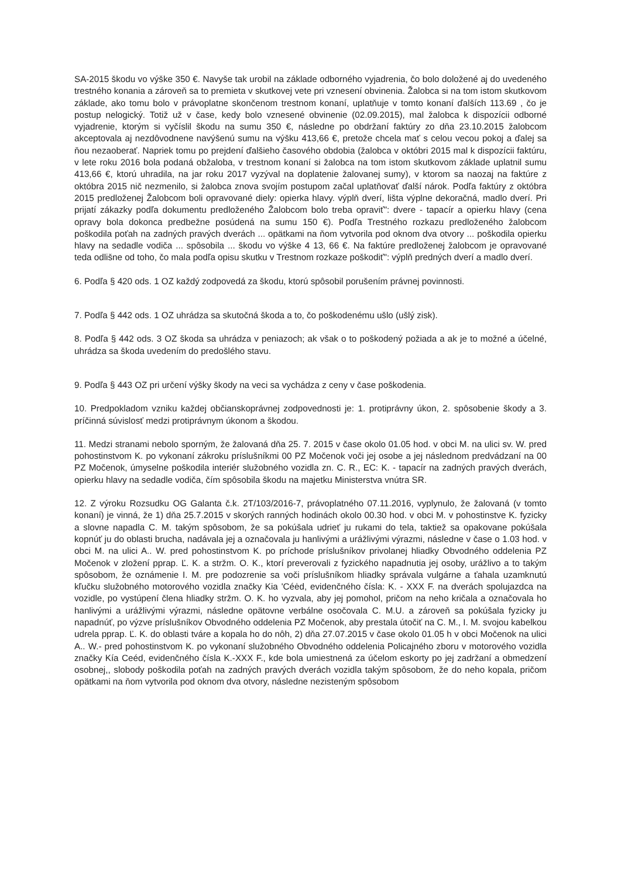SA-2015 škodu vo výške 350 €. Navyše tak urobil na základe odborného vyjadrenia, čo bolo doložené aj do uvedeného trestného konania a zároveň sa to premieta v skutkovej vete pri vznesení obvinenia. Žalobca si na tom istom skutkovom základe, ako tomu bolo v právoplatne skončenom trestnom konaní, uplatňuje v tomto konaní ďalších 113.69 , čo je postup nelogický. Totiž už v čase, kedy bolo vznesené obvinenie (02.09.2015), mal žalobca k dispozícii odborné vyjadrenie, ktorým si vyčíslil škodu na sumu 350 €, následne po obdržaní faktúry zo dňa 23.10.2015 žalobcom akceptovala aj nezdôvodnene navýšenú sumu na výšku 413,66 €, pretože chcela mať s celou vecou pokoj a ďalej sa ňou nezaoberať. Napriek tomu po prejdení ďalšieho časového obdobia (žalobca v októbri 2015 mal k dispozícii faktúru, v lete roku 2016 bola podaná obžaloba, v trestnom konaní si žalobca na tom istom skutkovom základe uplatnil sumu 413,66 €, ktorú uhradila, na jar roku 2017 vyzýval na doplatenie žalovanej sumy), v ktorom sa naozaj na faktúre z októbra 2015 nič nezmenilo, si žalobca znova svojím postupom začal uplatňovať ďalší nárok. Podľa faktúry z októbra 2015 predloženej Žalobcom boli opravované diely: opierka hlavy. výplň dverí, lišta výplne dekoračná, madlo dverí. Pri prijatí zákazky podľa dokumentu predloženého Žalobcom bolo treba opraviť": dvere - tapacír a opierku hlavy (cena opravy bola dokonca predbežne posúdená na sumu 150 €). Podľa Trestného rozkazu predloženého žalobcom poškodila poťah na zadných pravých dverách ... opätkami na ňom vytvorila pod oknom dva otvory ... poškodila opierku hlavy na sedadle vodiča ... spôsobila ... škodu vo výške 4 13, 66 €. Na faktúre predloženej žalobcom je opravované teda odlišne od toho, čo mala podľa opisu skutku v Trestnom rozkaze poškodiť": výplň predných dverí a madlo dverí.
6. Podľa § 420 ods. 1 OZ každý zodpovedá za škodu, ktorú spôsobil porušením právnej povinnosti.
7. Podľa § 442 ods. 1 OZ uhrádza sa skutočná škoda a to, čo poškodenému ušlo (ušlý zisk).
8. Podľa § 442 ods. 3 OZ škoda sa uhrádza v peniazoch; ak však o to poškodený požiada a ak je to možné a účelné, uhrádza sa škoda uvedením do predošlého stavu.
9. Podľa § 443 OZ pri určení výšky škody na veci sa vychádza z ceny v čase poškodenia.
10. Predpokladom vzniku každej občianskoprávnej zodpovednosti je: 1. protiprávny úkon, 2. spôsobenie škody a 3. príčinná súvislosť medzi protiprávnym úkonom a škodou.
11. Medzi stranami nebolo sporným, že žalovaná dňa 25. 7. 2015 v čase okolo 01.05 hod. v obci M. na ulici sv. W. pred pohostinstvom K. po vykonaní zákroku príslušníkmi 00 PZ Močenok voči jej osobe a jej následnom predvádzaní na 00 PZ Močenok, úmyselne poškodila interiér služobného vozidla zn. C. R., EC: K. - tapacír na zadných pravých dverách, opierku hlavy na sedadle vodiča, čím spôsobila škodu na majetku Ministerstva vnútra SR.
12. Z výroku Rozsudku OG Galanta č.k. 2T/103/2016-7, právoplatného 07.11.2016, vyplynulo, že žalovaná (v tomto konaní) je vinná, že 1) dňa 25.7.2015 v skorých ranných hodinách okolo 00.30 hod. v obci M. v pohostinstve K. fyzicky a slovne napadla C. M. takým spôsobom, že sa pokúšala udrieť ju rukami do tela, taktiež sa opakovane pokúšala kopnúť ju do oblasti brucha, nadávala jej a označovala ju hanlivými a urážlivými výrazmi, následne v čase o 1.03 hod. v obci M. na ulici A.. W. pred pohostinstvom K. po príchode príslušníkov privolanej hliadky Obvodného oddelenia PZ Močenok v zložení pprap. Ľ. K. a stržm. O. K., ktorí preverovali z fyzického napadnutia jej osoby, urážlivo a to takým spôsobom, že oznámenie I. M. pre podozrenie sa voči príslušníkom hliadky správala vulgárne a ťahala uzamknutú kľučku služobného motorového vozidla značky Kia 'Céėd, evidenčného čísla: K. - XXX F. na dverách spolujazdca na vozidle, po vystúpení člena hliadky stržm. O. K. ho vyzvala, aby jej pomohol, pričom na neho kričala a označovala ho hanlivými a urážlivými výrazmi, následne opätovne verbálne osočovala C. M.U. a zároveň sa pokúšala fyzicky ju napadnúť, po výzve príslušníkov Obvodného oddelenia PZ Močenok, aby prestala útočiť na C. M., I. M. svojou kabelkou udrela pprap. Ľ. K. do oblasti tváre a kopala ho do nôh, 2) dňa 27.07.2015 v čase okolo 01.05 h v obci Močenok na ulici A.. W.- pred pohostinstvom K. po vykonaní služobného Obvodného oddelenia Policajného zboru v motorového vozidla značky Kía Ceéd, evidenčného čísla K.-XXX F., kde bola umiestnená za účelom eskorty po jej zadržaní a obmedzení osobnej,, slobody poškodila poťah na zadných pravých dverách vozidla takým spôsobom, že do neho kopala, pričom opätkami na ňom vytvorila pod oknom dva otvory, následne nezisteným spôsobom